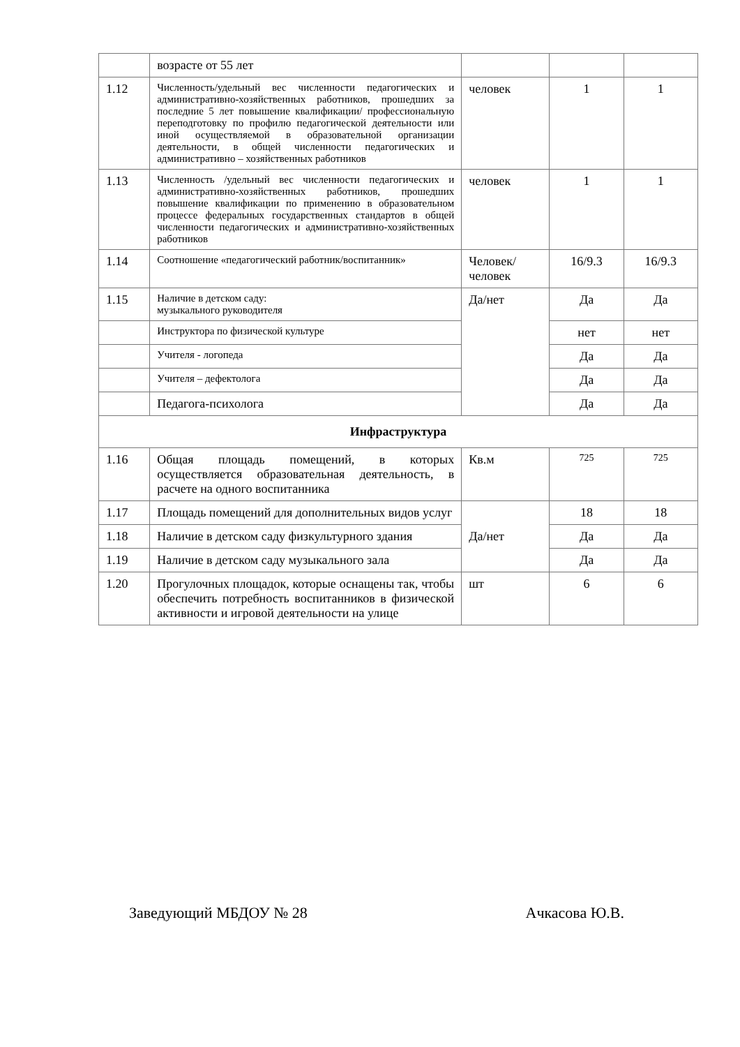| | возрасте от 55 лет | | | |
| 1.12 | Численность/удельный вес численности педагогических и административно-хозяйственных работников, прошедших за последние 5 лет повышение квалификации/ профессиональную переподготовку по профилю педагогической деятельности или иной осуществляемой в образовательной организации деятельности, в общей численности педагогических и административно – хозяйственных работников | человек | 1 | 1 |
| 1.13 | Численность /удельный вес численности педагогических и административно-хозяйственных работников, прошедших повышение квалификации по применению в образовательном процессе федеральных государственных стандартов в общей численности педагогических и административно-хозяйственных работников | человек | 1 | 1 |
| 1.14 | Соотношение «педагогический работник/воспитанник» | Человек/ человек | 16/9.3 | 16/9.3 |
| 1.15 | Наличие в детском саду: музыкального руководителя | Да/нет | Да | Да |
| | Инструктора по физической культуре | | нет | нет |
| | Учителя - логопеда | | Да | Да |
| | Учителя – дефектолога | | Да | Да |
| | Педагога-психолога | | Да | Да |
| Инфраструктура | | | | |
| 1.16 | Общая площадь помещений, в которых осуществляется образовательная деятельность, в расчете на одного воспитанника | Кв.м | 725 | 725 |
| 1.17 | Площадь помещений для дополнительных видов услуг | Да/нет | 18 | 18 |
| 1.18 | Наличие в детском саду физкультурного здания | | Да | Да |
| 1.19 | Наличие в детском саду музыкального зала | | Да | Да |
| 1.20 | Прогулочных площадок, которые оснащены так, чтобы обеспечить потребность воспитанников в физической активности и игровой деятельности на улице | шт | 6 | 6 |
Заведующий МБДОУ № 28 Ачкасова Ю.В.